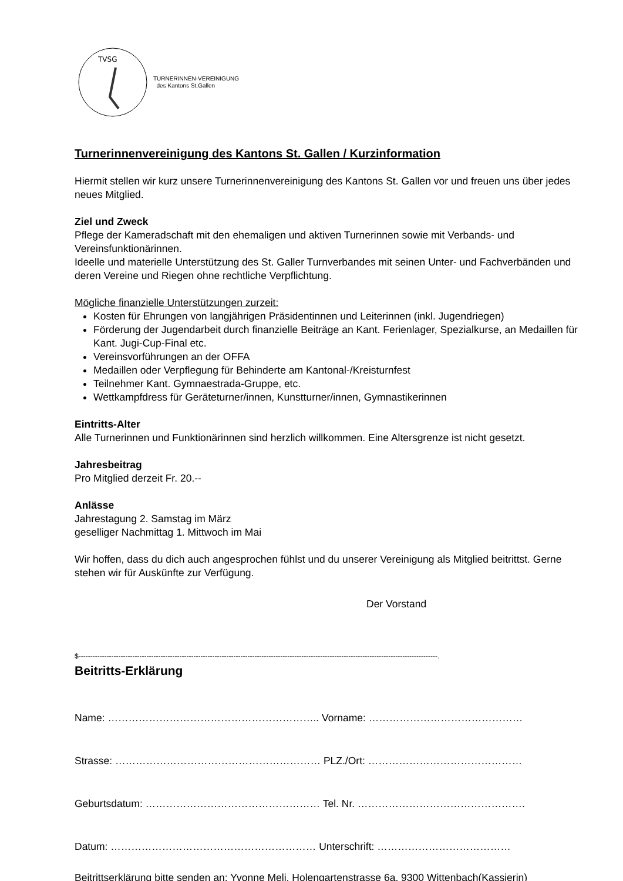TVSG
TURNERINNEN-VEREINIGUNG
des Kantons St.Gallen
Turnerinnenvereinigung des Kantons St. Gallen / Kurzinformation
Hiermit stellen wir kurz unsere Turnerinnenvereinigung des Kantons St. Gallen vor und freuen uns über jedes neues Mitglied.
Ziel und Zweck
Pflege der Kameradschaft mit den ehemaligen und aktiven Turnerinnen sowie mit Verbands- und Vereinsfunktionärinnen.
Ideelle und materielle Unterstützung des St. Galler Turnverbandes mit seinen Unter- und Fachverbänden und deren Vereine und Riegen ohne rechtliche Verpflichtung.
Mögliche finanzielle Unterstützungen zurzeit:
Kosten für Ehrungen von langjährigen Präsidentinnen und Leiterinnen (inkl. Jugendriegen)
Förderung der Jugendarbeit durch finanzielle Beiträge an Kant. Ferienlager, Spezialkurse, an Medaillen für Kant. Jugi-Cup-Final etc.
Vereinsvorführungen an der OFFA
Medaillen oder Verpflegung für Behinderte am Kantonal-/Kreisturnfest
Teilnehmer Kant. Gymnaestrada-Gruppe, etc.
Wettkampfdress für Geräteturner/innen, Kunstturner/innen, Gymnastikerinnen
Eintritts-Alter
Alle Turnerinnen und Funktionärinnen sind herzlich willkommen. Eine Altersgrenze ist nicht gesetzt.
Jahresbeitrag
Pro Mitglied derzeit Fr. 20.--
Anlässe
Jahrestagung 2. Samstag im März
geselliger Nachmittag 1. Mittwoch im Mai
Wir hoffen, dass du dich auch angesprochen fühlst und du unserer Vereinigung als Mitglied beitrittst. Gerne stehen wir für Auskünfte zur Verfügung.
Der Vorstand
$---------------------------------------------------------------------------------------------------------------------------------------------------------.
Beitritts-Erklärung
Name: …………………………………………………….. Vorname: ………………………………………
Strasse: …………………………………………………… PLZ./Ort: ………………………………………
Geburtsdatum: …………………………………………… Tel. Nr. ………………………………………….
Datum: …………………………………………………… Unterschrift: …………………………………
Beitrittserklärung bitte senden an: Yvonne Meli, Holengartenstrasse 6a, 9300 Wittenbach(Kassierin)